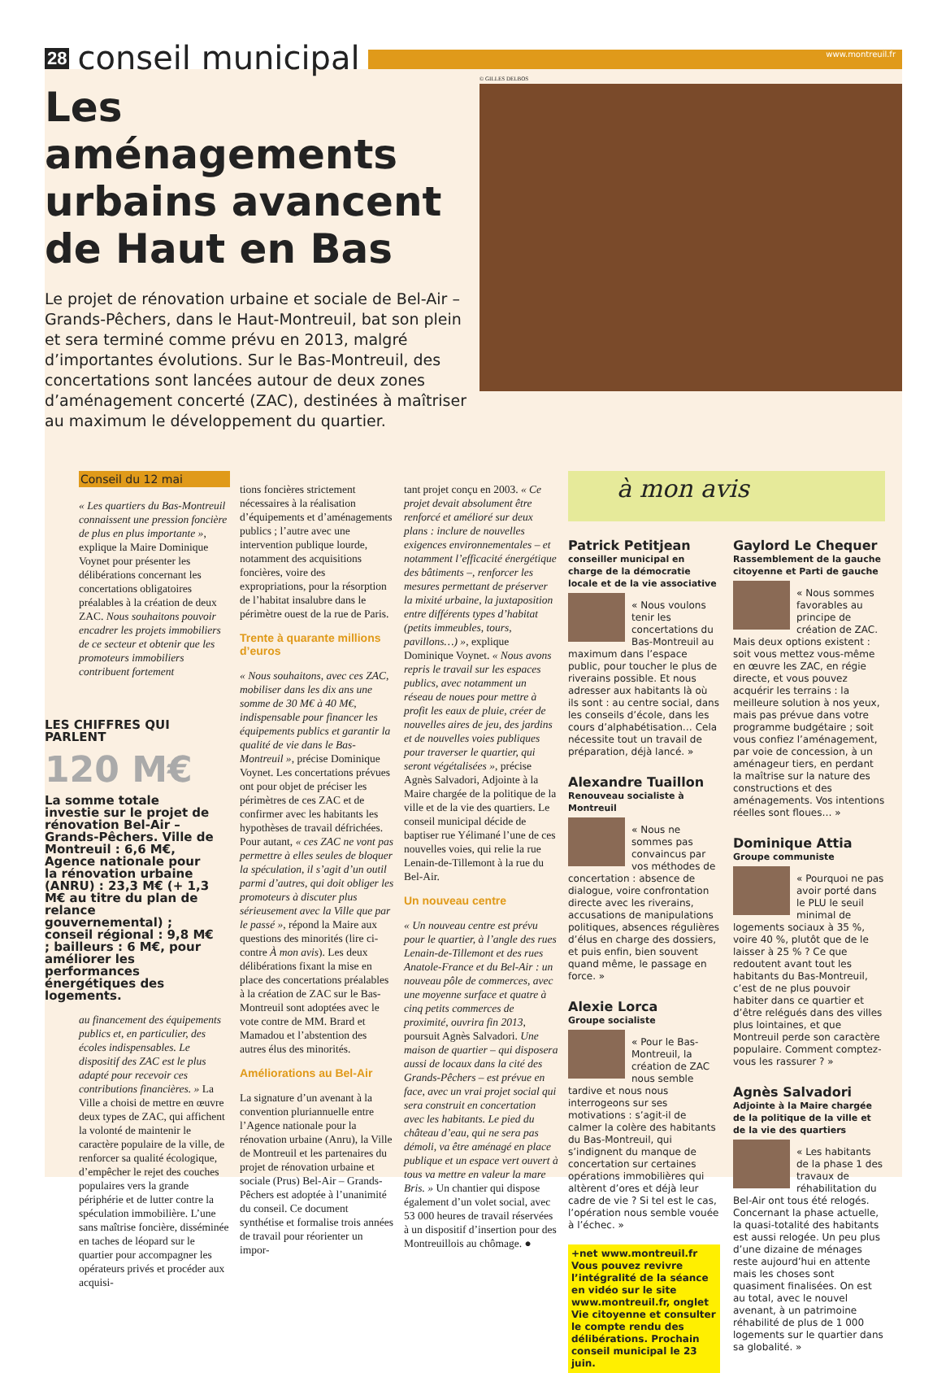28 conseil municipal www.montreuil.fr
Les aménagements urbains avancent de Haut en Bas
Le projet de rénovation urbaine et sociale de Bel-Air – Grands-Pêchers, dans le Haut-Montreuil, bat son plein et sera terminé comme prévu en 2013, malgré d’importantes évolutions. Sur le Bas-Montreuil, des concertations sont lancées autour de deux zones d’aménagement concerté (ZAC), destinées à maîtriser au maximum le développement du quartier.
© GILLES DELBOS
Conseil du 12 mai
« Les quartiers du Bas-Montreuil connaissent une pression foncière de plus en plus importante », explique la Maire Dominique Voynet pour présenter les délibérations concernant les concertations obligatoires préalables à la création de deux ZAC. Nous souhaitons pouvoir encadrer les projets immobiliers de ce secteur et obtenir que les promoteurs immobiliers contribuent fortement
LES CHIFFRES QUI PARLENT
120 M€
La somme totale investie sur le projet de rénovation Bel-Air – Grands-Pêchers. Ville de Montreuil : 6,6 M€, Agence nationale pour la rénovation urbaine (ANRU) : 23,3 M€ (+ 1,3 M€ au titre du plan de relance gouvernemental) ; conseil régional : 9,8 M€ ; bailleurs : 6 M€, pour améliorer les performances énergétiques des logements.
au financement des équipements publics et, en particulier, des écoles indispensables. Le dispositif des ZAC est le plus adapté pour recevoir ces contributions financières. » La Ville a choisi de mettre en œuvre deux types de ZAC, qui affichent la volonté de maintenir le caractère populaire de la ville, de renforcer sa qualité écologique, d’empêcher le rejet des couches populaires vers la grande périphérie et de lutter contre la spéculation immobilière. L’une sans maîtrise foncière, disséminée en taches de léopard sur le quartier pour accompagner les opérateurs privés et procéder aux acquisi-
tions foncières strictement nécessaires à la réalisation d’équipements et d’aménagements publics ; l’autre avec une intervention publique lourde, notamment des acquisitions foncières, voire des expropriations, pour la résorption de l’habitat insalubre dans le périmètre ouest de la rue de Paris.
Trente à quarante millions d’euros
« Nous souhaitons, avec ces ZAC, mobiliser dans les dix ans une somme de 30 M€ à 40 M€, indispensable pour financer les équipements publics et garantir la qualité de vie dans le Bas-Montreuil », précise Dominique Voynet. Les concertations prévues ont pour objet de préciser les périmètres de ces ZAC et de confirmer avec les habitants les hypothèses de travail défrichées. Pour autant, « ces ZAC ne vont pas permettre à elles seules de bloquer la spéculation, il s’agit d’un outil parmi d’autres, qui doit obliger les promoteurs à discuter plus sérieusement avec la Ville que par le passé », répond la Maire aux questions des minorités (lire ci-contre À mon avis). Les deux délibérations fixant la mise en place des concertations préalables à la création de ZAC sur le Bas-Montreuil sont adoptées avec le vote contre de MM. Brard et Mamadou et l’abstention des autres élus des minorités.
Améliorations au Bel-Air
La signature d’un avenant à la convention pluriannuelle entre l’Agence nationale pour la rénovation urbaine (Anru), la Ville de Montreuil et les partenaires du projet de rénovation urbaine et sociale (Prus) Bel-Air – Grands-Pêchers est adoptée à l’unanimité du conseil. Ce document synthétise et formalise trois années de travail pour réorienter un impor-
tant projet conçu en 2003. « Ce projet devait absolument être renforcé et amélioré sur deux plans : inclure de nouvelles exigences environnementales – et notamment l’efficacité énergétique des bâtiments –, renforcer les mesures permettant de préserver la mixité urbaine, la juxtaposition entre différents types d’habitat (petits immeubles, tours, pavillons…) », explique Dominique Voynet. « Nous avons repris le travail sur les espaces publics, avec notamment un réseau de noues pour mettre à profit les eaux de pluie, créer de nouvelles aires de jeu, des jardins et de nouvelles voies publiques pour traverser le quartier, qui seront végétalisées », précise Agnès Salvadori, Adjointe à la Maire chargée de la politique de la ville et de la vie des quartiers. Le conseil municipal décide de baptiser rue Yélimané l’une de ces nouvelles voies, qui relie la rue Lenain-de-Tillemont à la rue du Bel-Air.
Un nouveau centre
« Un nouveau centre est prévu pour le quartier, à l’angle des rues Lenain-de-Tillemont et des rues Anatole-France et du Bel-Air : un nouveau pôle de commerces, avec une moyenne surface et quatre à cinq petits commerces de proximité, ouvrira fin 2013, poursuit Agnès Salvadori. Une maison de quartier – qui disposera aussi de locaux dans la cité des Grands-Pêchers – est prévue en face, avec un vrai projet social qui sera construit en concertation avec les habitants. Le pied du château d’eau, qui ne sera pas démoli, va être aménagé en place publique et un espace vert ouvert à tous va mettre en valeur la mare Bris. » Un chantier qui dispose également d’un volet social, avec 53 000 heures de travail réservées à un dispositif d’insertion pour des Montreuillois au chômage. ●
à mon avis
Patrick Petitjean
conseiller municipal en charge de la démocratie locale et de la vie associative
« Nous voulons tenir les concertations du Bas-Montreuil au maximum dans l’espace public, pour toucher le plus de riverains possible. Et nous adresser aux habitants là où ils sont : au centre social, dans les conseils d’école, dans les cours d’alphabétisation… Cela nécessite tout un travail de préparation, déjà lancé. »
Alexandre Tuaillon
Renouveau socialiste à Montreuil
« Nous ne sommes pas convaincus par vos méthodes de concertation : absence de dialogue, voire confrontation directe avec les riverains, accusations de manipulations politiques, absences régulières d’élus en charge des dossiers, et puis enfin, bien souvent quand même, le passage en force. »
Alexie Lorca
Groupe socialiste
« Pour le Bas-Montreuil, la création de ZAC nous semble tardive et nous nous interrogeons sur ses motivations : s’agit-il de calmer la colère des habitants du Bas-Montreuil, qui s’indignent du manque de concertation sur certaines opérations immobilières qui altèrent d’ores et déjà leur cadre de vie ? Si tel est le cas, l’opération nous semble vouée à l’échec. »
+net www.montreuil.fr
Vous pouvez revivre l’intégralité de la séance en vidéo sur le site www.montreuil.fr, onglet Vie citoyenne et consulter le compte rendu des délibérations. Prochain conseil municipal le 23 juin.
Gaylord Le Chequer
Rassemblement de la gauche citoyenne et Parti de gauche
« Nous sommes favorables au principe de création de ZAC. Mais deux options existent : soit vous mettez vous-même en œuvre les ZAC, en régie directe, et vous pouvez acquérir les terrains : la meilleure solution à nos yeux, mais pas prévue dans votre programme budgétaire ; soit vous confiez l’aménagement, par voie de concession, à un aménageur tiers, en perdant la maîtrise sur la nature des constructions et des aménagements. Vos intentions réelles sont floues… »
Dominique Attia
Groupe communiste
« Pourquoi ne pas avoir porté dans le PLU le seuil minimal de logements sociaux à 35 %, voire 40 %, plutôt que de le laisser à 25 % ? Ce que redoutent avant tout les habitants du Bas-Montreuil, c’est de ne plus pouvoir habiter dans ce quartier et d’être relégués dans des villes plus lointaines, et que Montreuil perde son caractère populaire. Comment comptez-vous les rassurer ? »
Agnès Salvadori
Adjointe à la Maire chargée de la politique de la ville et de la vie des quartiers
« Les habitants de la phase 1 des travaux de réhabilitation du Bel-Air ont tous été relogés. Concernant la phase actuelle, la quasi-totalité des habitants est aussi relogée. Un peu plus d’une dizaine de ménages reste aujourd’hui en attente mais les choses sont quasiment finalisées. On est au total, avec le nouvel avenant, à un patrimoine réhabilité de plus de 1 000 logements sur le quartier dans sa globalité. »